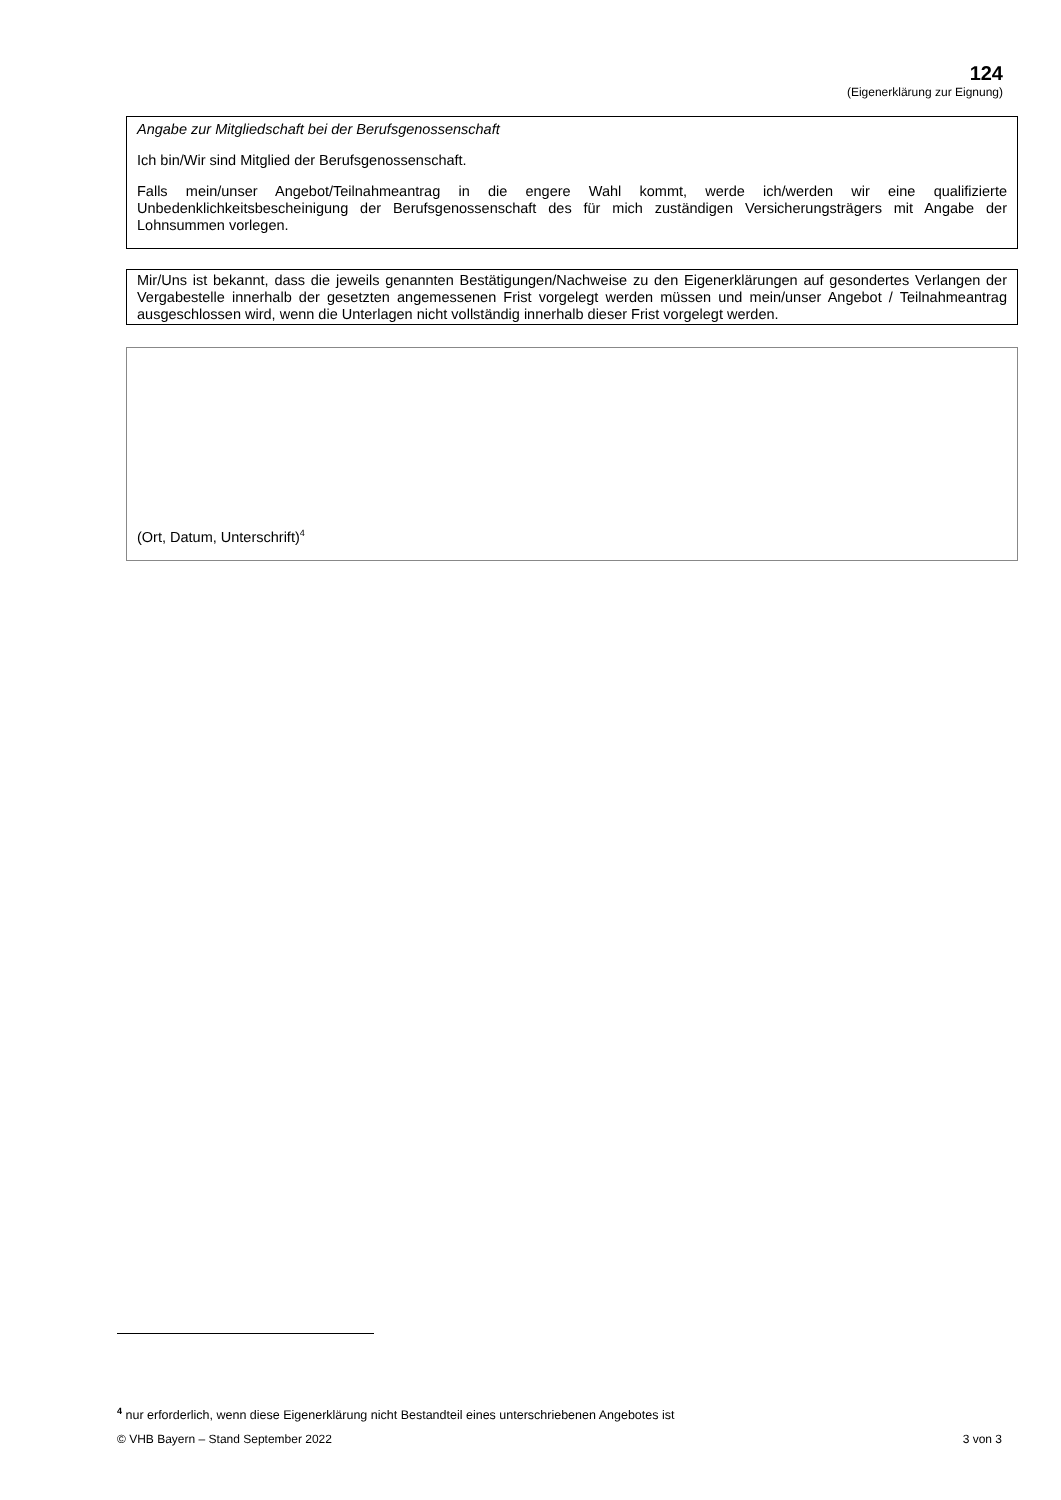124
(Eigenerklärung zur Eignung)
Angabe zur Mitgliedschaft bei der Berufsgenossenschaft
Ich bin/Wir sind Mitglied der Berufsgenossenschaft.
Falls mein/unser Angebot/Teilnahmeantrag in die engere Wahl kommt, werde ich/werden wir eine qualifizierte Unbedenklichkeitsbescheinigung der Berufsgenossenschaft des für mich zuständigen Versicherungsträgers mit Angabe der Lohnsummen vorlegen.
Mir/Uns ist bekannt, dass die jeweils genannten Bestätigungen/Nachweise zu den Eigenerklärungen auf gesondertes Verlangen der Vergabestelle innerhalb der gesetzten angemessenen Frist vorgelegt werden müssen und mein/unser Angebot / Teilnahmeantrag ausgeschlossen wird, wenn die Unterlagen nicht vollständig innerhalb dieser Frist vorgelegt werden.
(Ort, Datum, Unterschrift)<sup>4</sup>
<sup>4</sup> nur erforderlich, wenn diese Eigenerklärung nicht Bestandteil eines unterschriebenen Angebotes ist
© VHB Bayern – Stand September 2022 3 von 3